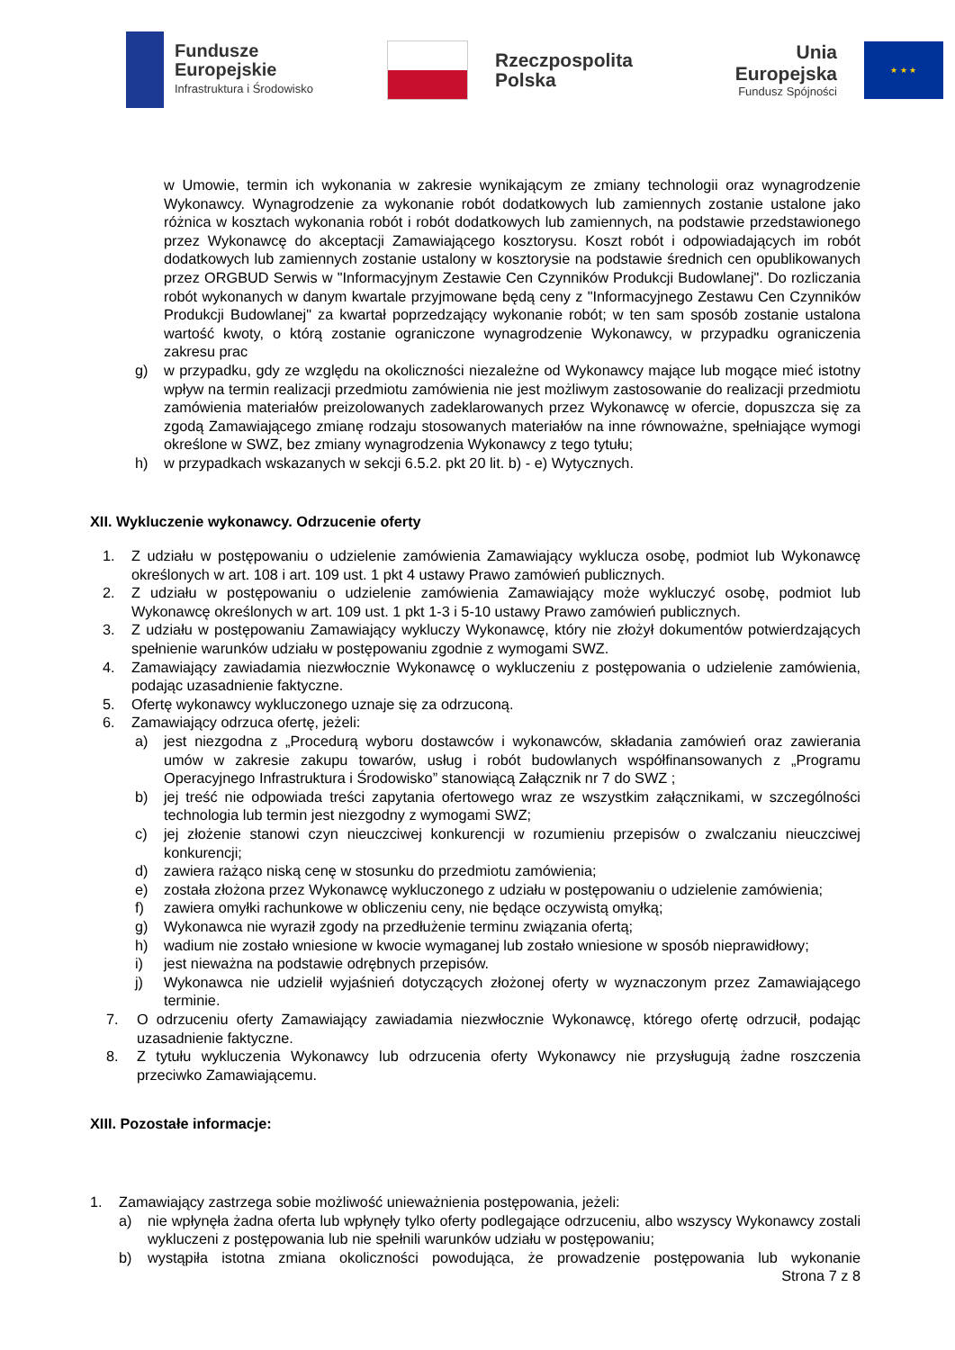Fundusze
Europejskie
Infrastruktura i Środowisko
Rzeczpospolita
Polska
Unia Europejska
Fundusz Spójności
★ ★ ★
w Umowie, termin ich wykonania w zakresie wynikającym ze zmiany technologii oraz wynagrodzenie Wykonawcy. Wynagrodzenie za wykonanie robót dodatkowych lub zamiennych zostanie ustalone jako różnica w kosztach wykonania robót i robót dodatkowych lub zamiennych, na podstawie przedstawionego przez Wykonawcę do akceptacji Zamawiającego kosztorysu. Koszt robót i odpowiadających im robót dodatkowych lub zamiennych zostanie ustalony w kosztorysie na podstawie średnich cen opublikowanych przez ORGBUD Serwis w "Informacyjnym Zestawie Cen Czynników Produkcji Budowlanej". Do rozliczania robót wykonanych w danym kwartale przyjmowane będą ceny z "Informacyjnego Zestawu Cen Czynników Produkcji Budowlanej" za kwartał poprzedzający wykonanie robót; w ten sam sposób zostanie ustalona wartość kwoty, o którą zostanie ograniczone wynagrodzenie Wykonawcy, w przypadku ograniczenia zakresu prac
g) w przypadku, gdy ze względu na okoliczności niezależne od Wykonawcy mające lub mogące mieć istotny wpływ na termin realizacji przedmiotu zamówienia nie jest możliwym zastosowanie do realizacji przedmiotu zamówienia materiałów preizolowanych zadeklarowanych przez Wykonawcę w ofercie, dopuszcza się za zgodą Zamawiającego zmianę rodzaju stosowanych materiałów na inne równoważne, spełniające wymogi określone w SWZ, bez zmiany wynagrodzenia Wykonawcy z tego tytułu;
h) w przypadkach wskazanych w sekcji 6.5.2. pkt 20 lit. b) - e) Wytycznych.
XII. Wykluczenie wykonawcy. Odrzucenie oferty
1. Z udziału w postępowaniu o udzielenie zamówienia Zamawiający wyklucza osobę, podmiot lub Wykonawcę określonych w art. 108 i art. 109 ust. 1 pkt 4 ustawy Prawo zamówień publicznych.
2. Z udziału w postępowaniu o udzielenie zamówienia Zamawiający może wykluczyć osobę, podmiot lub Wykonawcę określonych w art. 109 ust. 1 pkt 1-3 i 5-10 ustawy Prawo zamówień publicznych.
3. Z udziału w postępowaniu Zamawiający wykluczy Wykonawcę, który nie złożył dokumentów potwierdzających spełnienie warunków udziału w postępowaniu zgodnie z wymogami SWZ.
4. Zamawiający zawiadamia niezwłocznie Wykonawcę o wykluczeniu z postępowania o udzielenie zamówienia, podając uzasadnienie faktyczne.
5. Ofertę wykonawcy wykluczonego uznaje się za odrzuconą.
6. Zamawiający odrzuca ofertę, jeżeli:
a) jest niezgodna z „Procedurą wyboru dostawców i wykonawców, składania zamówień oraz zawierania umów w zakresie zakupu towarów, usług i robót budowlanych współfinansowanych z „Programu Operacyjnego Infrastruktura i Środowisko” stanowiącą Załącznik nr 7 do SWZ ;
b) jej treść nie odpowiada treści zapytania ofertowego wraz ze wszystkim załącznikami, w szczególności technologia lub termin jest niezgodny z wymogami SWZ;
c) jej złożenie stanowi czyn nieuczciwej konkurencji w rozumieniu przepisów o zwalczaniu nieuczciwej konkurencji;
d) zawiera rażąco niską cenę w stosunku do przedmiotu zamówienia;
e) została złożona przez Wykonawcę wykluczonego z udziału w postępowaniu o udzielenie zamówienia;
f) zawiera omyłki rachunkowe w obliczeniu ceny, nie będące oczywistą omyłką;
g) Wykonawca nie wyraził zgody na przedłużenie terminu związania ofertą;
h) wadium nie zostało wniesione w kwocie wymaganej lub zostało wniesione w sposób nieprawidłowy;
i) jest nieważna na podstawie odrębnych przepisów.
j) Wykonawca nie udzielił wyjaśnień dotyczących złożonej oferty w wyznaczonym przez Zamawiającego terminie.
7. O odrzuceniu oferty Zamawiający zawiadamia niezwłocznie Wykonawcę, którego ofertę odrzucił, podając uzasadnienie faktyczne.
8. Z tytułu wykluczenia Wykonawcy lub odrzucenia oferty Wykonawcy nie przysługują żadne roszczenia przeciwko Zamawiającemu.
XIII. Pozostałe informacje:
1. Zamawiający zastrzega sobie możliwość unieważnienia postępowania, jeżeli:
a) nie wpłynęła żadna oferta lub wpłynęły tylko oferty podlegające odrzuceniu, albo wszyscy Wykonawcy zostali wykluczeni z postępowania lub nie spełnili warunków udziału w postępowaniu;
b) wystąpiła istotna zmiana okoliczności powodująca, że prowadzenie postępowania lub wykonanie
Strona 7 z 8